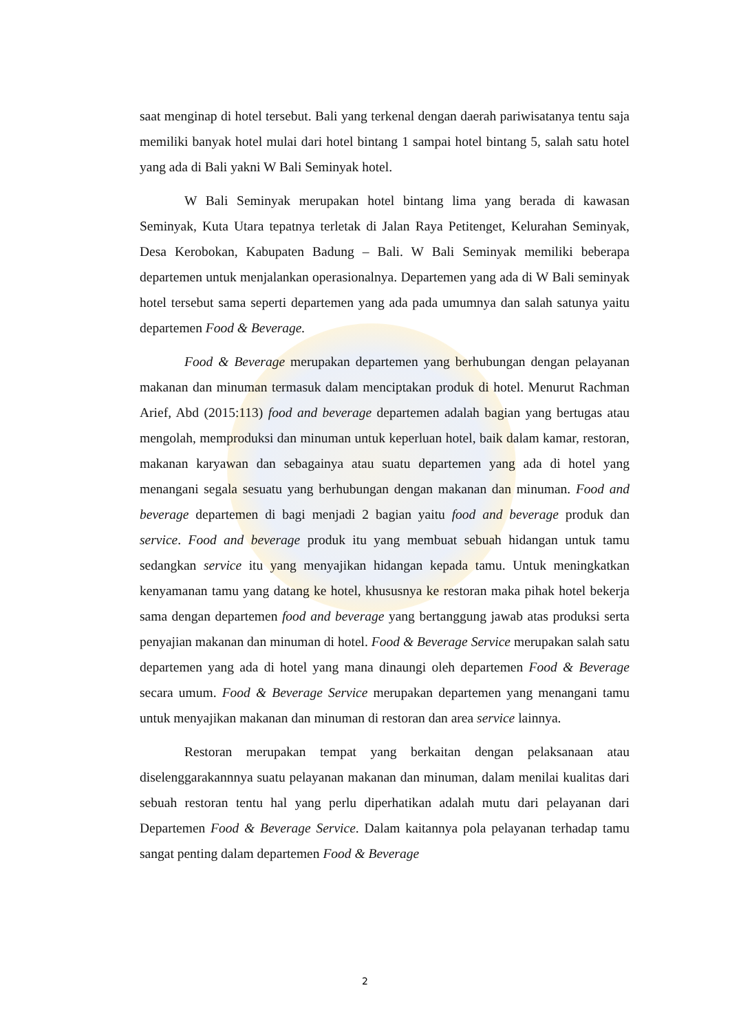saat menginap di hotel tersebut. Bali yang terkenal dengan daerah pariwisatanya tentu saja memiliki banyak hotel mulai dari hotel bintang 1 sampai hotel bintang 5, salah satu hotel yang ada di Bali yakni W Bali Seminyak hotel.
W Bali Seminyak merupakan hotel bintang lima yang berada di kawasan Seminyak, Kuta Utara tepatnya terletak di Jalan Raya Petitenget, Kelurahan Seminyak, Desa Kerobokan, Kabupaten Badung – Bali. W Bali Seminyak memiliki beberapa departemen untuk menjalankan operasionalnya. Departemen yang ada di W Bali seminyak hotel tersebut sama seperti departemen yang ada pada umumnya dan salah satunya yaitu departemen Food & Beverage.
Food & Beverage merupakan departemen yang berhubungan dengan pelayanan makanan dan minuman termasuk dalam menciptakan produk di hotel. Menurut Rachman Arief, Abd (2015:113) food and beverage departemen adalah bagian yang bertugas atau mengolah, memproduksi dan minuman untuk keperluan hotel, baik dalam kamar, restoran, makanan karyawan dan sebagainya atau suatu departemen yang ada di hotel yang menangani segala sesuatu yang berhubungan dengan makanan dan minuman. Food and beverage departemen di bagi menjadi 2 bagian yaitu food and beverage produk dan service. Food and beverage produk itu yang membuat sebuah hidangan untuk tamu sedangkan service itu yang menyajikan hidangan kepada tamu. Untuk meningkatkan kenyamanan tamu yang datang ke hotel, khususnya ke restoran maka pihak hotel bekerja sama dengan departemen food and beverage yang bertanggung jawab atas produksi serta penyajian makanan dan minuman di hotel. Food & Beverage Service merupakan salah satu departemen yang ada di hotel yang mana dinaungi oleh departemen Food & Beverage secara umum. Food & Beverage Service merupakan departemen yang menangani tamu untuk menyajikan makanan dan minuman di restoran dan area service lainnya.
Restoran merupakan tempat yang berkaitan dengan pelaksanaan atau diselenggarakannnya suatu pelayanan makanan dan minuman, dalam menilai kualitas dari sebuah restoran tentu hal yang perlu diperhatikan adalah mutu dari pelayanan dari Departemen Food & Beverage Service. Dalam kaitannya pola pelayanan terhadap tamu sangat penting dalam departemen Food & Beverage
2